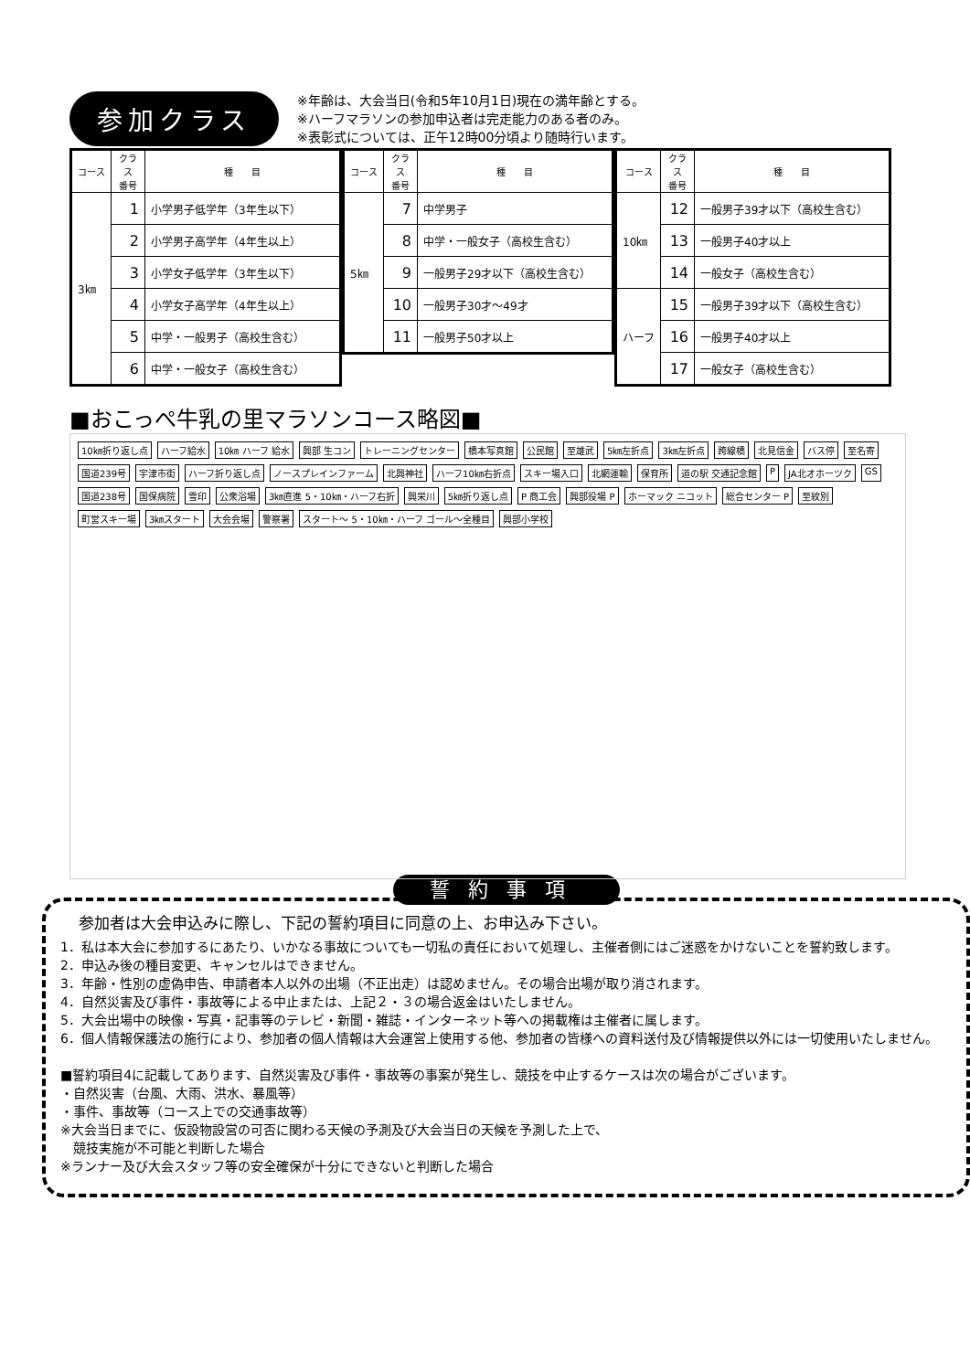参加クラス
※年齢は、大会当日(令和5年10月1日)現在の満年齢とする。
※ハーフマラソンの参加申込者は完走能力のある者のみ。
※表彰式については、正午12時00分頃より随時行います。
| コース | クラス 番号 | 種 目 |
| --- | --- | --- |
| 3㎞ | 1 | 小学男子低学年（3年生以下） |
| | 2 | 小学男子高学年（4年生以上） |
| | 3 | 小学女子低学年（3年生以下） |
| | 4 | 小学女子高学年（4年生以上） |
| | 5 | 中学・一般男子（高校生含む） |
| | 6 | 中学・一般女子（高校生含む） |
| コース | クラス 番号 | 種 目 |
| --- | --- | --- |
| 5㎞ | 7 | 中学男子 |
| | 8 | 中学・一般女子（高校生含む） |
| | 9 | 一般男子29才以下（高校生含む） |
| | 10 | 一般男子30才～49才 |
| | 11 | 一般男子50才以上 |
| コース | クラス 番号 | 種 目 |
| --- | --- | --- |
| 10㎞ | 12 | 一般男子39才以下（高校生含む） |
| | 13 | 一般男子40才以上 |
| | 14 | 一般女子（高校生含む） |
| ハーフ | 15 | 一般男子39才以下（高校生含む） |
| | 16 | 一般男子40才以上 |
| | 17 | 一般女子（高校生含む） |
■おこっぺ牛乳の里マラソンコース略図■
10㎞折り返し点 ハーフ給水 10㎞ ハーフ 給水 興部 生コン トレーニングセンター 橋本写真館 公民館 至雄武 5㎞左折点 3㎞左折点 跨線橋 北見信金 バス停 至名寄 国道239号 宇津市街 ハーフ折り返し点 ノースプレインファーム 北興神社 ハーフ10㎞右折点 スキー場入口 北網運輸 保育所 道の駅 交通記念館 P JA北オホーツク GS 国道238号 国保病院 雪印 公衆浴場 3㎞直進 5・10㎞・ハーフ右折 興栄川 5㎞折り返し点 P 商工会 興部役場 P ホーマック ニコット 総合センター P 至紋別 町営スキー場 3㎞スタート 大会会場 警察署 スタート～ 5・10㎞・ハーフ ゴール～全種目 興部小学校
誓約事項
参加者は大会申込みに際し、下記の誓約項目に同意の上、お申込み下さい。
1．私は本大会に参加するにあたり、いかなる事故についても一切私の責任において処理し、主催者側にはご迷惑をかけないことを誓約致します。
2．申込み後の種目変更、キャンセルはできません。
3．年齢・性別の虚偽申告、申請者本人以外の出場（不正出走）は認めません。その場合出場が取り消されます。
4．自然災害及び事件・事故等による中止または、上記２・３の場合返金はいたしません。
5．大会出場中の映像・写真・記事等のテレビ・新聞・雑誌・インターネット等への掲載権は主催者に属します。
6．個人情報保護法の施行により、参加者の個人情報は大会運営上使用する他、参加者の皆様への資料送付及び情報提供以外には一切使用いたしません。
■誓約項目4に記載してあります、自然災害及び事件・事故等の事案が発生し、競技を中止するケースは次の場合がございます。
・自然災害（台風、大雨、洪水、暴風等）
・事件、事故等（コース上での交通事故等）
※大会当日までに、仮設物設営の可否に関わる天候の予測及び大会当日の天候を予測した上で、
　競技実施が不可能と判断した場合
※ランナー及び大会スタッフ等の安全確保が十分にできないと判断した場合